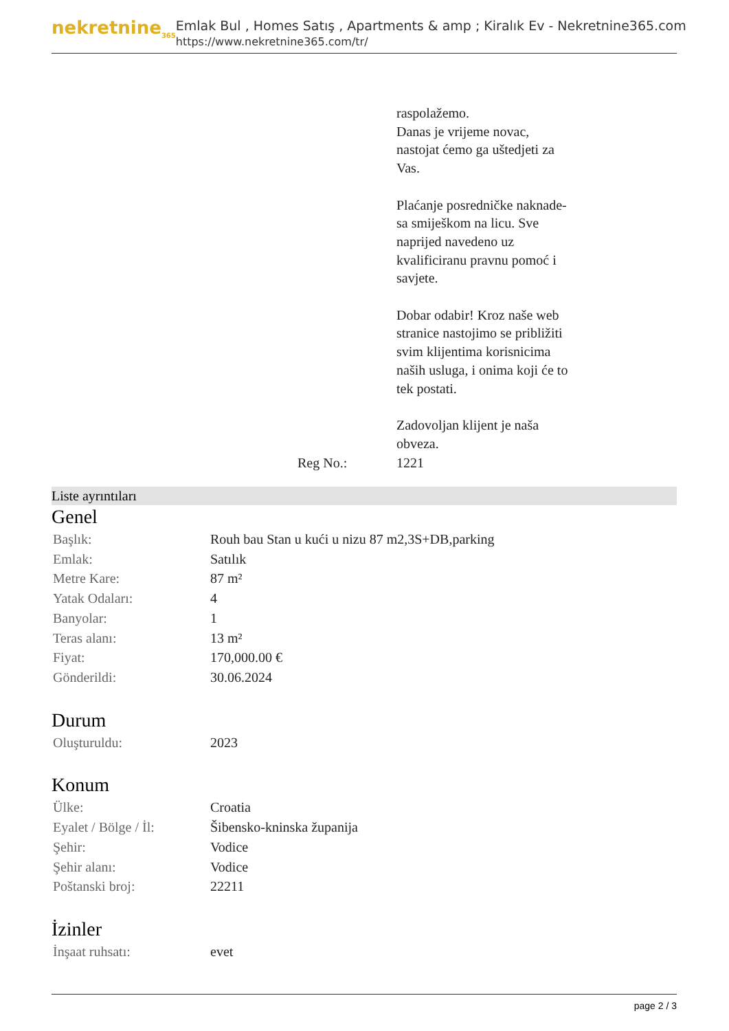nekretnine<sub>365</sub>
Emlak Bul , Homes Satış , Apartments & amp ; Kiralık Ev - Nekretnine365.com
https://www.nekretnine365.com/tr/
| | | raspolažemo. Danas je vrijeme novac, nastojat ćemo ga uštedjeti za Vas. Plaćanje posredničke naknade- sa smiješkom na licu. Sve naprijed navedeno uz kvalificiranu pravnu pomoć i savjete. Dobar odabir! Kroz naše web stranice nastojimo se približiti svim klijentima korisnicima naših usluga, i onima koji će to tek postati. Zadovoljan klijent je naša obveza. |
| | Reg No.: | 1221 |
Liste ayrıntıları
Genel
| Başlık: | Rouh bau Stan u kući u nizu 87 m2,3S+DB,parking |
| Emlak: | Satılık |
| Metre Kare: | 87 m² |
| Yatak Odaları: | 4 |
| Banyolar: | 1 |
| Teras alanı: | 13 m² |
| Fiyat: | 170,000.00 € |
| Gönderildi: | 30.06.2024 |
Durum
| Oluşturuldu: | 2023 |
Konum
| Ülke: | Croatia |
| Eyalet / Bölge / İl: | Šibensko-kninska županija |
| Şehir: | Vodice |
| Şehir alanı: | Vodice |
| Poštanski broj: | 22211 |
İzinler
| İnşaat ruhsatı: | evet |
page 2 / 3